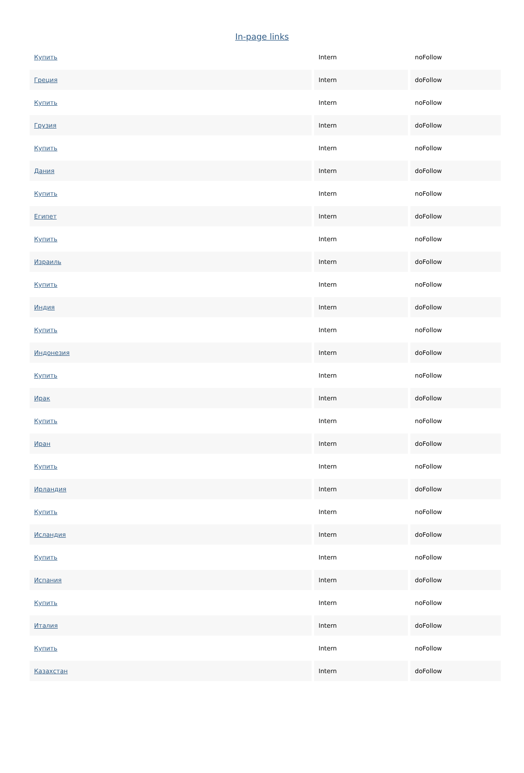In-page links
| Купить | Intern | noFollow |
| Греция | Intern | doFollow |
| Купить | Intern | noFollow |
| Грузия | Intern | doFollow |
| Купить | Intern | noFollow |
| Дания | Intern | doFollow |
| Купить | Intern | noFollow |
| Египет | Intern | doFollow |
| Купить | Intern | noFollow |
| Израиль | Intern | doFollow |
| Купить | Intern | noFollow |
| Индия | Intern | doFollow |
| Купить | Intern | noFollow |
| Индонезия | Intern | doFollow |
| Купить | Intern | noFollow |
| Ирак | Intern | doFollow |
| Купить | Intern | noFollow |
| Иран | Intern | doFollow |
| Купить | Intern | noFollow |
| Ирландия | Intern | doFollow |
| Купить | Intern | noFollow |
| Исландия | Intern | doFollow |
| Купить | Intern | noFollow |
| Испания | Intern | doFollow |
| Купить | Intern | noFollow |
| Италия | Intern | doFollow |
| Купить | Intern | noFollow |
| Казахстан | Intern | doFollow |